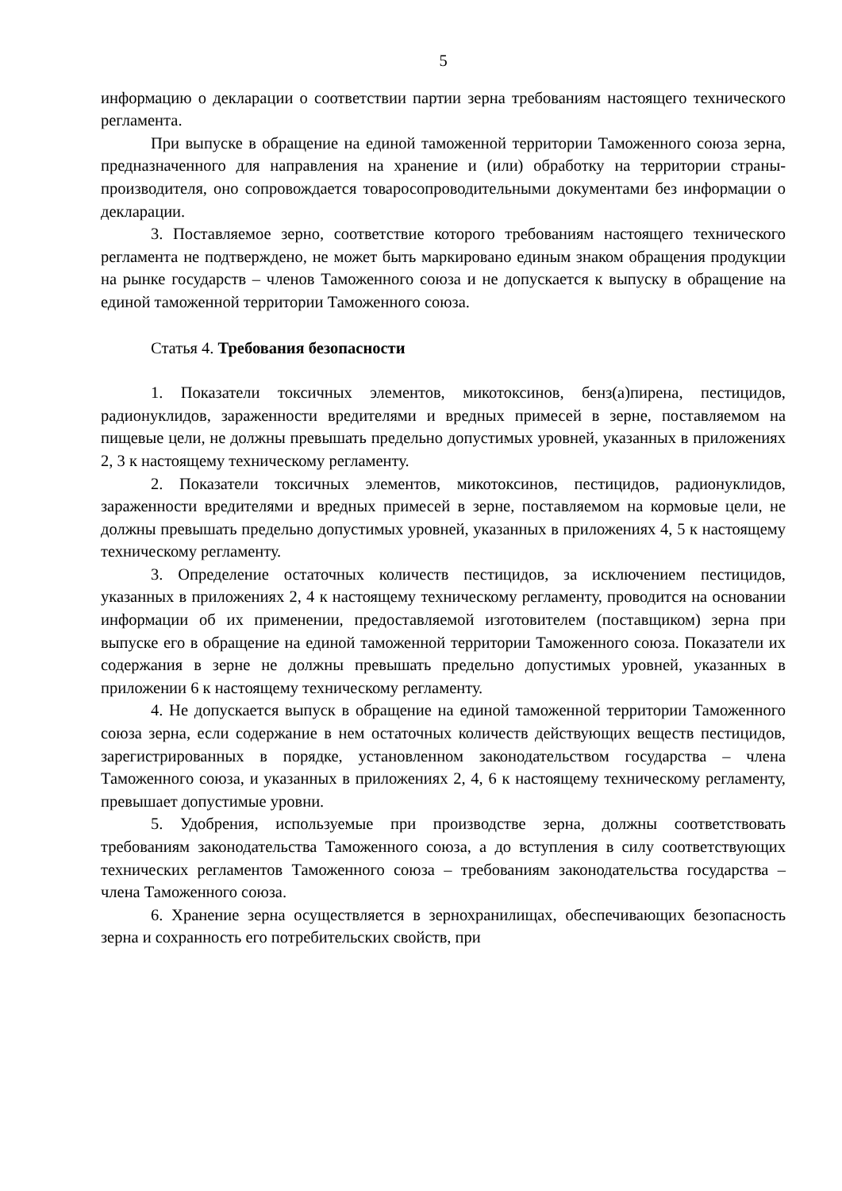5
информацию о декларации о соответствии партии зерна требованиям настоящего технического регламента.
При выпуске в обращение на единой таможенной территории Таможенного союза зерна, предназначенного для направления на хранение и (или) обработку на территории страны-производителя, оно сопровождается товаросопроводительными документами без информации о декларации.
3. Поставляемое зерно, соответствие которого требованиям настоящего технического регламента не подтверждено, не может быть маркировано единым знаком обращения продукции на рынке государств – членов Таможенного союза и не допускается к выпуску в обращение на единой таможенной территории Таможенного союза.
Статья 4. Требования безопасности
1. Показатели токсичных элементов, микотоксинов, бенз(а)пирена, пестицидов, радионуклидов, зараженности вредителями и вредных примесей в зерне, поставляемом на пищевые цели, не должны превышать предельно допустимых уровней, указанных в приложениях 2, 3 к настоящему техническому регламенту.
2. Показатели токсичных элементов, микотоксинов, пестицидов, радионуклидов, зараженности вредителями и вредных примесей в зерне, поставляемом на кормовые цели, не должны превышать предельно допустимых уровней, указанных в приложениях 4, 5 к настоящему техническому регламенту.
3. Определение остаточных количеств пестицидов, за исключением пестицидов, указанных в приложениях 2, 4 к настоящему техническому регламенту, проводится на основании информации об их применении, предоставляемой изготовителем (поставщиком) зерна при выпуске его в обращение на единой таможенной территории Таможенного союза. Показатели их содержания в зерне не должны превышать предельно допустимых уровней, указанных в приложении 6 к настоящему техническому регламенту.
4. Не допускается выпуск в обращение на единой таможенной территории Таможенного союза зерна, если содержание в нем остаточных количеств действующих веществ пестицидов, зарегистрированных в порядке, установленном законодательством государства – члена Таможенного союза, и указанных в приложениях 2, 4, 6 к настоящему техническому регламенту, превышает допустимые уровни.
5. Удобрения, используемые при производстве зерна, должны соответствовать требованиям законодательства Таможенного союза, а до вступления в силу соответствующих технических регламентов Таможенного союза – требованиям законодательства государства – члена Таможенного союза.
6. Хранение зерна осуществляется в зернохранилищах, обеспечивающих безопасность зерна и сохранность его потребительских свойств, при